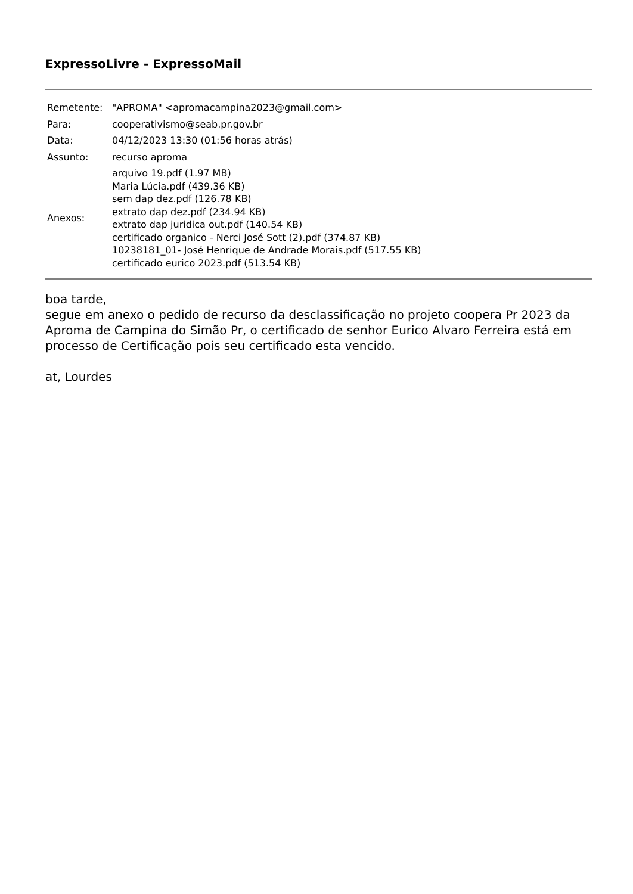ExpressoLivre - ExpressoMail
| Remetente: | "APROMA" <apromacampina2023@gmail.com> |
| Para: | cooperativismo@seab.pr.gov.br |
| Data: | 04/12/2023 13:30 (01:56 horas atrás) |
| Assunto: | recurso aproma |
| Anexos: | arquivo 19.pdf (1.97 MB) Maria Lúcia.pdf (439.36 KB) sem dap dez.pdf (126.78 KB) extrato dap dez.pdf (234.94 KB) extrato dap juridica out.pdf (140.54 KB) certificado organico - Nerci José Sott (2).pdf (374.87 KB) 10238181_01- José Henrique de Andrade Morais.pdf (517.55 KB) certificado eurico 2023.pdf (513.54 KB) |
boa tarde,
segue em anexo o pedido de recurso da desclassificação no projeto coopera Pr 2023 da Aproma de Campina do Simão Pr, o certificado de senhor Eurico Alvaro Ferreira está em processo de Certificação pois seu certificado esta vencido.
at, Lourdes